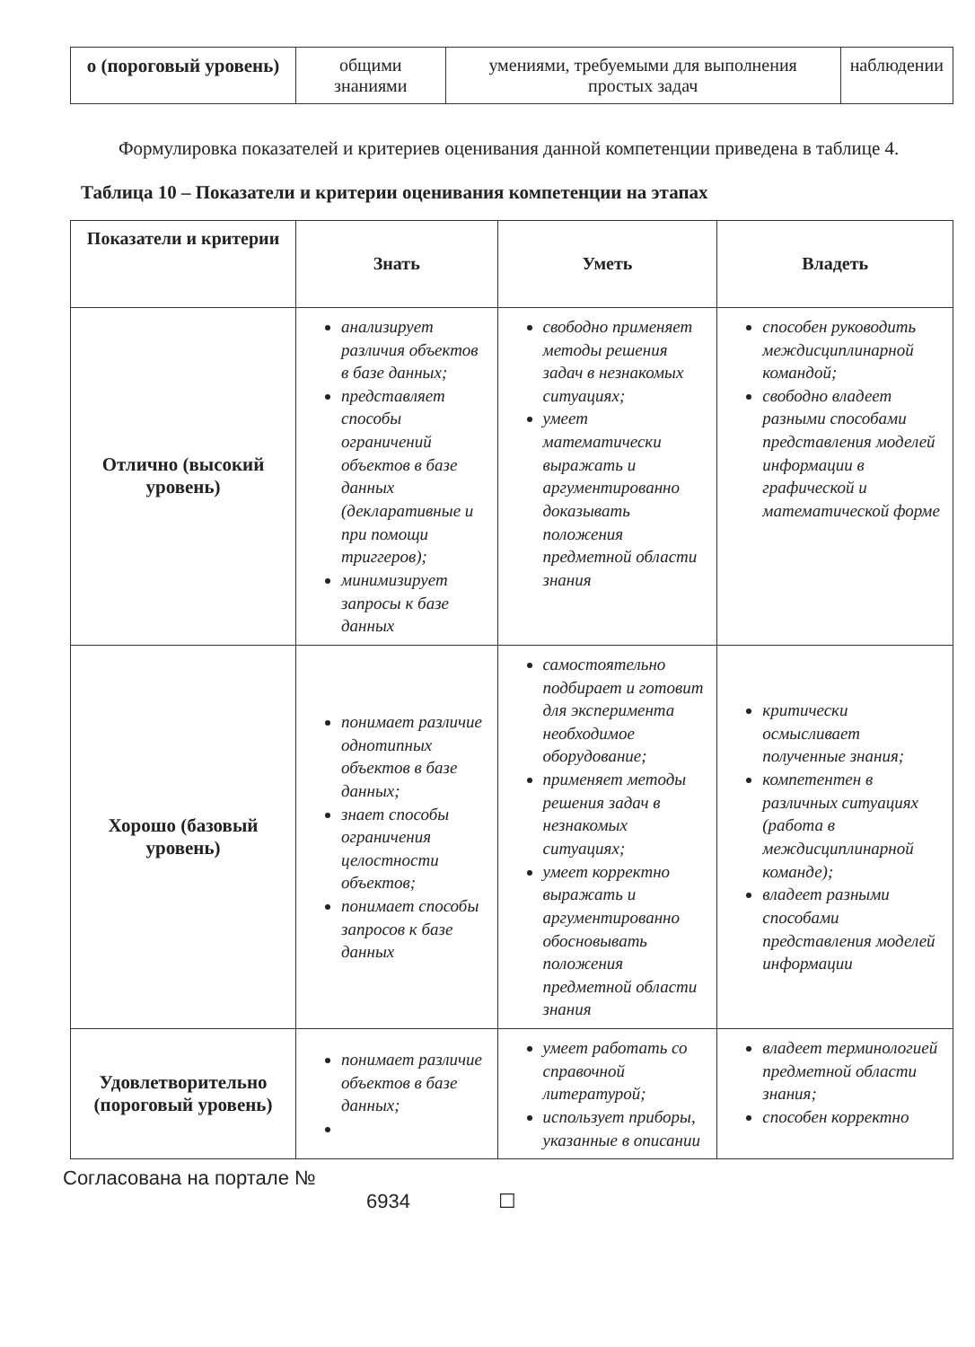| о (пороговый уровень) | общими знаниями | умениями, требуемыми для выполнения простых задач | наблюдении |
Формулировка показателей и критериев оценивания данной компетенции приведена в таблице 4.
Таблица 10 – Показатели и критерии оценивания компетенции на этапах
| Показатели и критерии | Знать | Уметь | Владеть |
| --- | --- | --- | --- |
| Отлично (высокий уровень) | анализирует различия объектов в базе данных; представляет способы ограничений объектов в базе данных (декларативные и при помощи триггеров); минимизирует запросы к базе данных | свободно применяет методы решения задач в незнакомых ситуациях; умеет математически выражать и аргументированно доказывать положения предметной области знания | способен руководить междисциплинарной командой; свободно владеет разными способами представления моделей информации в графической и математической форме |
| Хорошо (базовый уровень) | понимает различие однотипных объектов в базе данных; знает способы ограничения целостности объектов; понимает способы запросов к базе данных | самостоятельно подбирает и готовит для эксперимента необходимое оборудование; применяет методы решения задач в незнакомых ситуациях; умеет корректно выражать и аргументированно обосновывать положения предметной области знания | критически осмысливает полученные знания; компетентен в различных ситуациях (работа в междисциплинарной команде); владеет разными способами представления моделей информации |
| Удовлетворительно (пороговый уровень) | понимает различие объектов в базе данных; | умеет работать со справочной литературой; использует приборы, указанные в описании | владеет терминологией предметной области знания; способен корректно |
Согласована на портале №
6934 ☐